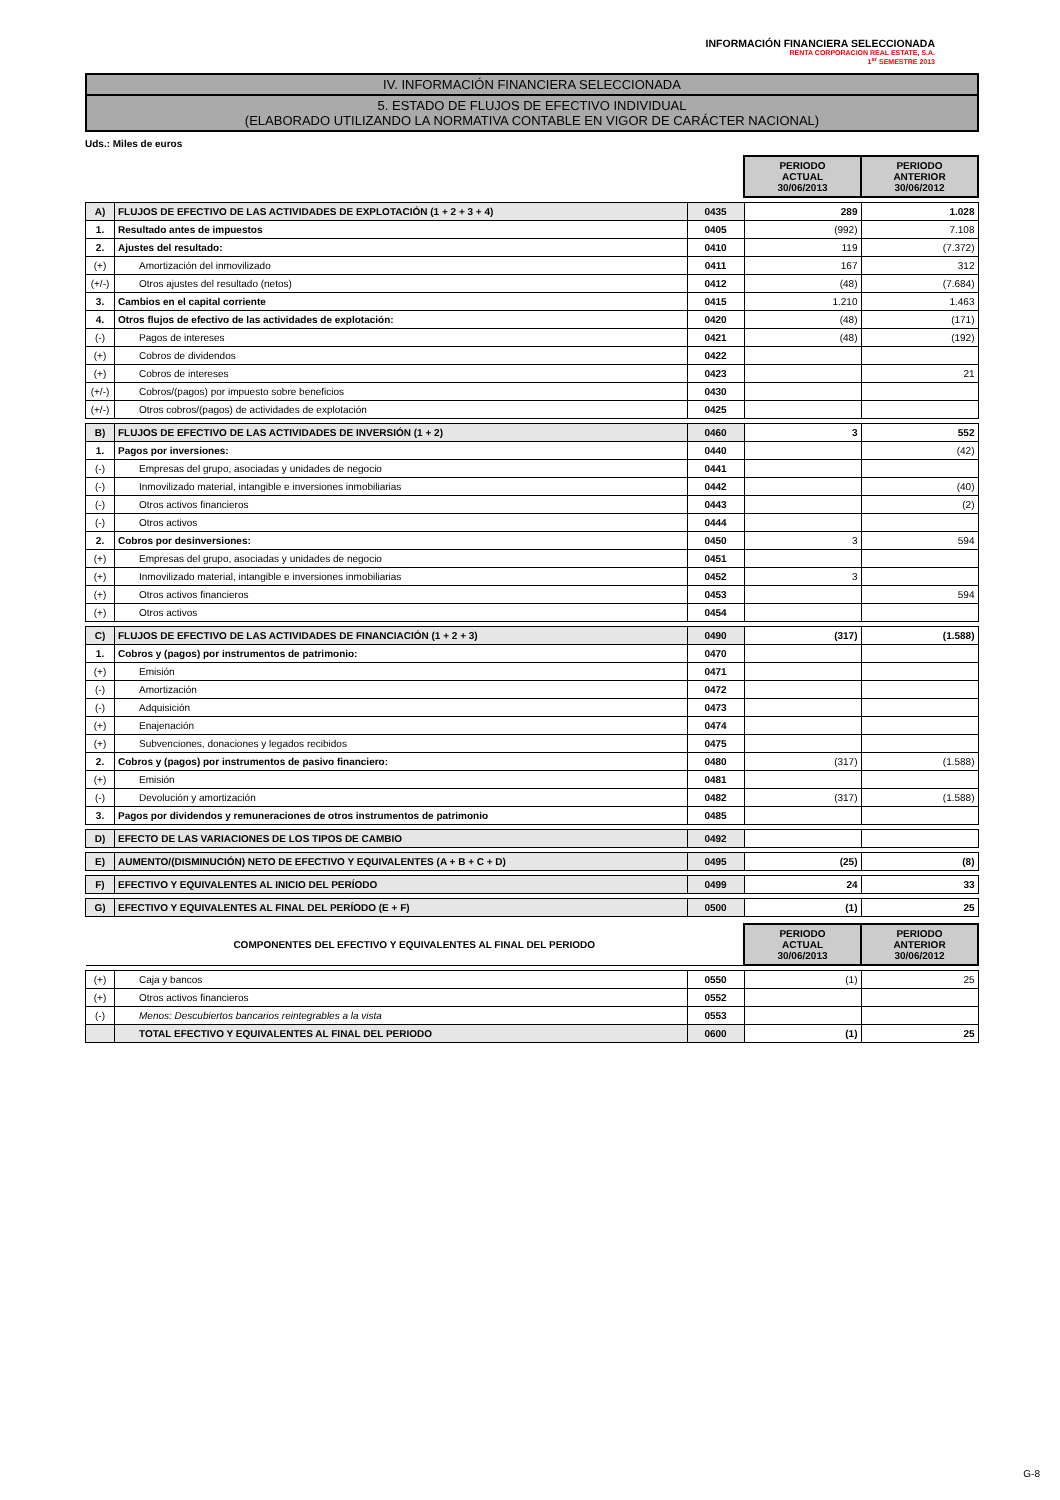INFORMACIÓN FINANCIERA SELECCIONADA
RENTA CORPORACION REAL ESTATE, S.A.
1<sup>er</sup> SEMESTRE 2013
IV. INFORMACIÓN FINANCIERA SELECCIONADA
5. ESTADO DE FLUJOS DE EFECTIVO INDIVIDUAL
(ELABORADO UTILIZANDO LA NORMATIVA CONTABLE EN VIGOR DE CARÁCTER NACIONAL)
Uds.: Miles de euros
| | | | PERIODO ACTUAL 30/06/2013 | PERIODO ANTERIOR 30/06/2012 |
| A) | FLUJOS DE EFECTIVO DE LAS ACTIVIDADES DE EXPLOTACIÓN (1 + 2 + 3 + 4) | 0435 | 289 | 1.028 |
| 1. | Resultado antes de impuestos | 0405 | (992) | 7.108 |
| 2. | Ajustes del resultado: | 0410 | 119 | (7.372) |
| (+) | Amortización del inmovilizado | 0411 | 167 | 312 |
| (+/-) | Otros ajustes del resultado (netos) | 0412 | (48) | (7.684) |
| 3. | Cambios en el capital corriente | 0415 | 1.210 | 1.463 |
| 4. | Otros flujos de efectivo de las actividades de explotación: | 0420 | (48) | (171) |
| (-) | Pagos de intereses | 0421 | (48) | (192) |
| (+) | Cobros de dividendos | 0422 | | |
| (+) | Cobros de intereses | 0423 | | 21 |
| (+/-) | Cobros/(pagos) por impuesto sobre beneficios | 0430 | | |
| (+/-) | Otros cobros/(pagos) de actividades de explotación | 0425 | | |
| B) | FLUJOS DE EFECTIVO DE LAS ACTIVIDADES DE INVERSIÓN (1 + 2) | 0460 | 3 | 552 |
| 1. | Pagos por inversiones: | 0440 | | (42) |
| (-) | Empresas del grupo, asociadas y unidades de negocio | 0441 | | |
| (-) | Inmovilizado material, intangible e inversiones inmobiliarias | 0442 | | (40) |
| (-) | Otros activos financieros | 0443 | | (2) |
| (-) | Otros activos | 0444 | | |
| 2. | Cobros por desinversiones: | 0450 | 3 | 594 |
| (+) | Empresas del grupo, asociadas y unidades de negocio | 0451 | | |
| (+) | Inmovilizado material, intangible e inversiones inmobiliarias | 0452 | 3 | |
| (+) | Otros activos financieros | 0453 | | 594 |
| (+) | Otros activos | 0454 | | |
| C) | FLUJOS DE EFECTIVO DE LAS ACTIVIDADES DE FINANCIACIÓN (1 + 2 + 3) | 0490 | (317) | (1.588) |
| 1. | Cobros y (pagos) por instrumentos de patrimonio: | 0470 | | |
| (+) | Emisión | 0471 | | |
| (-) | Amortización | 0472 | | |
| (-) | Adquisición | 0473 | | |
| (+) | Enajenación | 0474 | | |
| (+) | Subvenciones, donaciones y legados recibidos | 0475 | | |
| 2. | Cobros y (pagos) por instrumentos de pasivo financiero: | 0480 | (317) | (1.588) |
| (+) | Emisión | 0481 | | |
| (-) | Devolución y amortización | 0482 | (317) | (1.588) |
| 3. | Pagos por dividendos y remuneraciones de otros instrumentos de patrimonio | 0485 | | |
| D) | EFECTO DE LAS VARIACIONES DE LOS TIPOS DE CAMBIO | 0492 | | |
| E) | AUMENTO/(DISMINUCIÓN) NETO DE EFECTIVO Y EQUIVALENTES (A + B + C + D) | 0495 | (25) | (8) |
| F) | EFECTIVO Y EQUIVALENTES AL INICIO DEL PERÍODO | 0499 | 24 | 33 |
| G) | EFECTIVO Y EQUIVALENTES AL FINAL DEL PERÍODO (E + F) | 0500 | (1) | 25 |
| COMPONENTES DEL EFECTIVO Y EQUIVALENTES AL FINAL DEL PERIODO | | | PERIODO ACTUAL 30/06/2013 | PERIODO ANTERIOR 30/06/2012 |
| (+) | Caja y bancos | 0550 | (1) | 25 |
| (+) | Otros activos financieros | 0552 | | |
| (-) | Menos: Descubiertos bancarios reintegrables a la vista | 0553 | | |
| | TOTAL EFECTIVO Y EQUIVALENTES AL FINAL DEL PERIODO | 0600 | (1) | 25 |
G-8